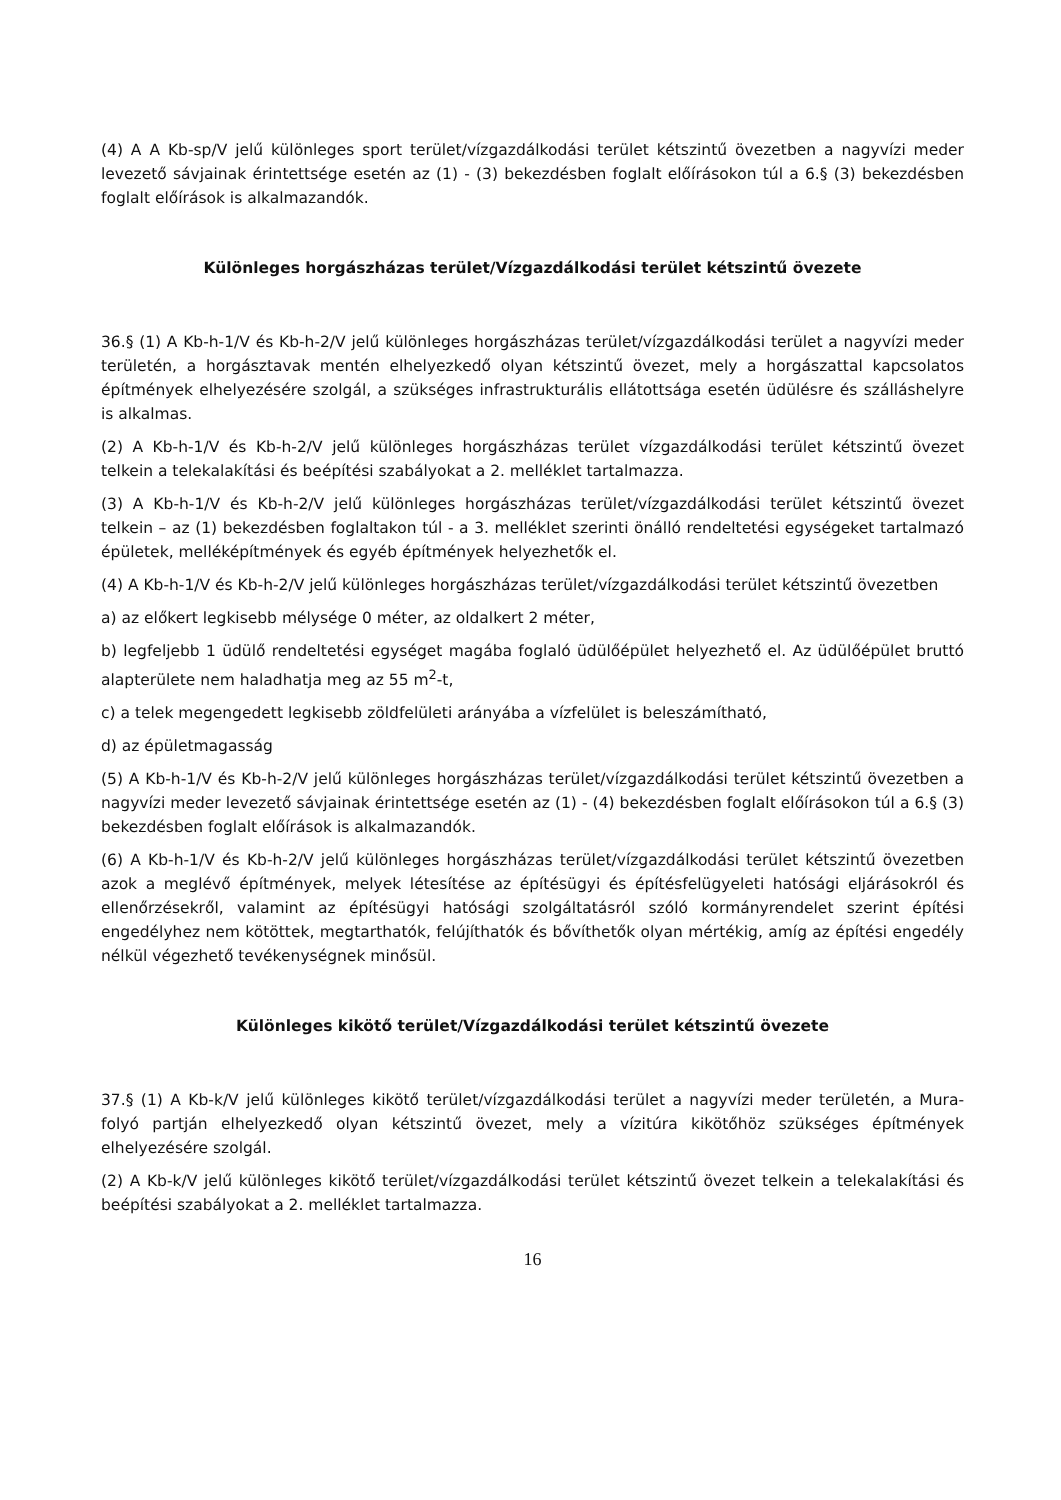(4) A A Kb-sp/V jelű különleges sport terület/vízgazdálkodási terület kétszintű övezetben a nagyvízi meder levezető sávjainak érintettsége esetén az (1) - (3) bekezdésben foglalt előírásokon túl a 6.§ (3) bekezdésben foglalt előírások is alkalmazandók.
Különleges horgászházas terület/Vízgazdálkodási terület kétszintű övezete
36.§ (1) A Kb-h-1/V és Kb-h-2/V jelű különleges horgászházas terület/vízgazdálkodási terület a nagyvízi meder területén, a horgásztavak mentén elhelyezkedő olyan kétszintű övezet, mely a horgászattal kapcsolatos építmények elhelyezésére szolgál, a szükséges infrastrukturális ellátottsága esetén üdülésre és szálláshelyre is alkalmas.
(2) A Kb-h-1/V és Kb-h-2/V jelű különleges horgászházas terület vízgazdálkodási terület kétszintű övezet telkein a telekalakítási és beépítési szabályokat a 2. melléklet tartalmazza.
(3) A Kb-h-1/V és Kb-h-2/V jelű különleges horgászházas terület/vízgazdálkodási terület kétszintű övezet telkein – az (1) bekezdésben foglaltakon túl - a 3. melléklet szerinti önálló rendeltetési egységeket tartalmazó épületek, melléképítmények és egyéb építmények helyezhetők el.
(4) A Kb-h-1/V és Kb-h-2/V jelű különleges horgászházas terület/vízgazdálkodási terület kétszintű övezetben
a) az előkert legkisebb mélysége 0 méter, az oldalkert 2 méter,
b) legfeljebb 1 üdülő rendeltetési egységet magába foglaló üdülőépület helyezhető el. Az üdülőépület bruttó alapterülete nem haladhatja meg az 55 m<sup>2</sup>-t,
c) a telek megengedett legkisebb zöldfelületi arányába a vízfelület is beleszámítható,
d) az épületmagasság
(5) A Kb-h-1/V és Kb-h-2/V jelű különleges horgászházas terület/vízgazdálkodási terület kétszintű övezetben a nagyvízi meder levezető sávjainak érintettsége esetén az (1) - (4) bekezdésben foglalt előírásokon túl a 6.§ (3) bekezdésben foglalt előírások is alkalmazandók.
(6) A Kb-h-1/V és Kb-h-2/V jelű különleges horgászházas terület/vízgazdálkodási terület kétszintű övezetben azok a meglévő építmények, melyek létesítése az építésügyi és építésfelügyeleti hatósági eljárásokról és ellenőrzésekről, valamint az építésügyi hatósági szolgáltatásról szóló kormányrendelet szerint építési engedélyhez nem kötöttek, megtarthatók, felújíthatók és bővíthetők olyan mértékig, amíg az építési engedély nélkül végezhető tevékenységnek minősül.
Különleges kikötő terület/Vízgazdálkodási terület kétszintű övezete
37.§ (1) A Kb-k/V jelű különleges kikötő terület/vízgazdálkodási terület a nagyvízi meder területén, a Mura-folyó partján elhelyezkedő olyan kétszintű övezet, mely a vízitúra kikötőhöz szükséges építmények elhelyezésére szolgál.
(2) A Kb-k/V jelű különleges kikötő terület/vízgazdálkodási terület kétszintű övezet telkein a telekalakítási és beépítési szabályokat a 2. melléklet tartalmazza.
16